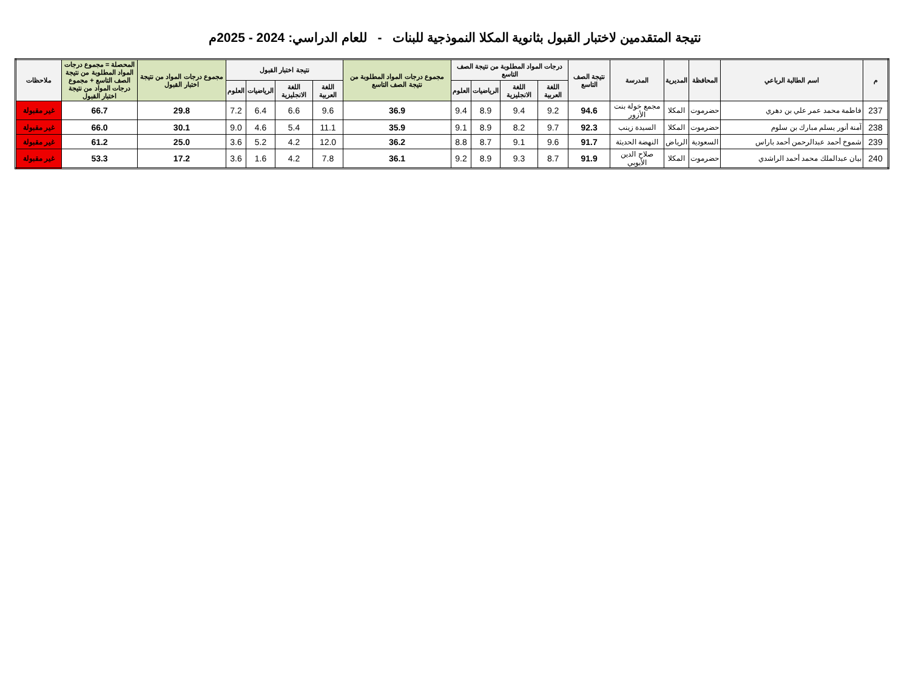نتيجة المتقدمين لاختبار القبول بثانوية المكلا النموذجية للبنات - للعام الدراسي: 2024 - 2025م
| م | اسم الطالبة الرباعي | المحافظة | المديرية | المدرسة | نتيجة الصف التاسع | درجات المواد المطلوبة من نتيجة الصف التاسع | | | | مجموع درجات المواد المطلوبة من نتيجة الصف التاسع | نتيجة اختبار القبول | | | | مجموع درجات المواد من نتيجة اختبار القبول | المحصلة = مجموع درجات المواد المطلوبة من نتيجة الصف التاسع + مجموع درجات المواد من نتيجة اختبار القبول | ملاحظات |
| --- | --- | --- | --- | --- | --- | --- | --- | --- | --- | --- | --- | --- | --- | --- | --- | --- | --- |
| | | | | | | اللغة العربية | اللغة الانجليزية | الرياضيات | العلوم | | اللغة العربية | اللغة الانجليزية | الرياضيات | العلوم | | | |
| 237 | فاطمة محمد عمر علي بن دهري | حضرموت | المكلا | مجمع خولة بنت الأزور | 94.6 | 9.2 | 9.4 | 8.9 | 9.4 | 36.9 | 9.6 | 6.6 | 6.4 | 7.2 | 29.8 | 66.7 | غير مقبولة |
| 238 | آمنة أنور يسلم مبارك بن سلوم | حضرموت | المكلا | السيدة زينب | 92.3 | 9.7 | 8.2 | 8.9 | 9.1 | 35.9 | 11.1 | 5.4 | 4.6 | 9.0 | 30.1 | 66.0 | غير مقبولة |
| 239 | شموخ أحمد عبدالرحمن أحمد باراس | السعودية | الرياض | النهضة الحديثة | 91.7 | 9.6 | 9.1 | 8.7 | 8.8 | 36.2 | 12.0 | 4.2 | 5.2 | 3.6 | 25.0 | 61.2 | غير مقبولة |
| 240 | بيان عبدالملك محمد أحمد الراشدي | حضرموت | المكلا | صلاح الدين الأيوبي | 91.9 | 8.7 | 9.3 | 8.9 | 9.2 | 36.1 | 7.8 | 4.2 | 1.6 | 3.6 | 17.2 | 53.3 | غير مقبولة |